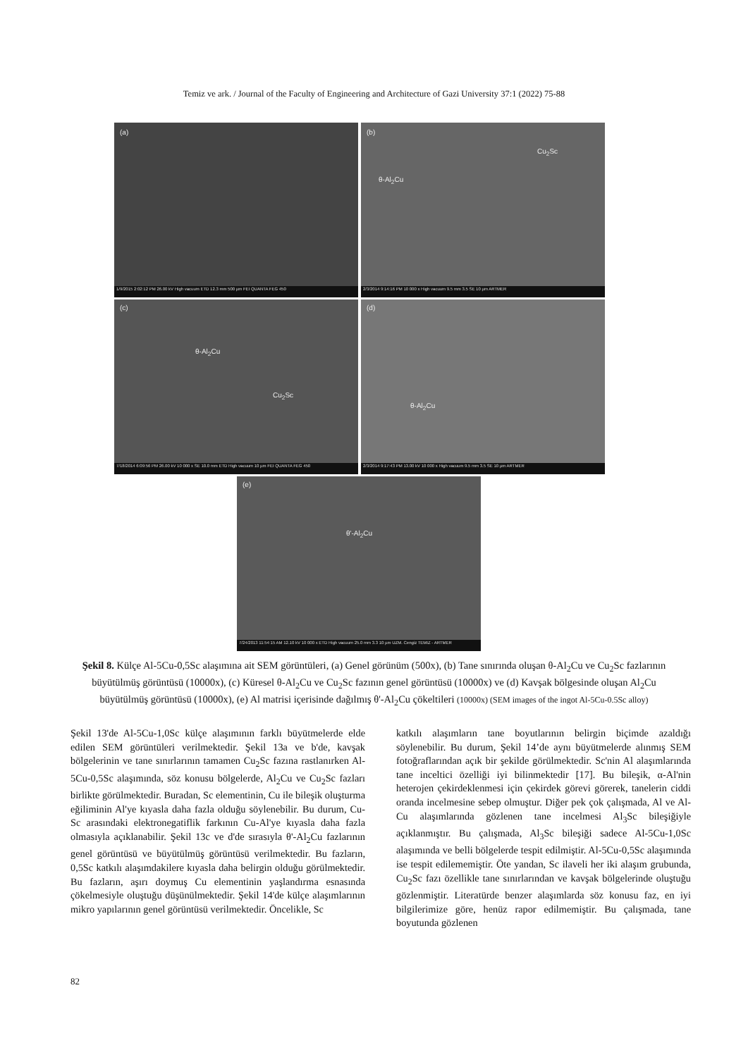Temiz ve ark. / Journal of the Faculty of Engineering and Architecture of Gazi University 37:1 (2022) 75-88
(a)
1/9/2015 2:02:12 PM 26.00 kV High vacuum ETD 12.3 mm 500 µm FEI QUANTA FEG 450
(b)
Cu<sub>2</sub>Sc
θ-Al<sub>2</sub>Cu
2/3/2014 9:14:16 PM 10 000 x High vacuum 9.5 mm 3.5 SE 10 µm ARTMER
(c)
θ-Al<sub>2</sub>Cu
Cu<sub>2</sub>Sc
7/18/2014 6:09:56 PM 26.00 kV 10 000 x SE 10.0 mm ETD High vacuum 10 µm FEI QUANTA FEG 450
(d)
θ-Al<sub>2</sub>Cu
2/3/2014 9:17:43 PM 13.00 kV 10 000 x High vacuum 9.5 mm 3.5 SE 10 µm ARTMER
(e)
θ'-Al<sub>2</sub>Cu
7/24/2013 11:54:15 AM 12.10 kV 10 000 x ETD High vacuum 25.0 mm 3.3 10 µm UZM. Cengiz TEMIZ - ARTMER
Şekil 8. Külçe Al-5Cu-0,5Sc alaşımına ait SEM görüntüleri, (a) Genel görünüm (500x), (b) Tane sınırında oluşan θ-Al<sub>2</sub>Cu ve Cu<sub>2</sub>Sc fazlarının büyütülmüş görüntüsü (10000x), (c) Küresel θ-Al<sub>2</sub>Cu ve Cu<sub>2</sub>Sc fazının genel görüntüsü (10000x) ve (d) Kavşak bölgesinde oluşan Al<sub>2</sub>Cu büyütülmüş görüntüsü (10000x), (e) Al matrisi içerisinde dağılmış θ'-Al<sub>2</sub>Cu çökeltileri (10000x) (SEM images of the ingot Al-5Cu-0.5Sc alloy)
Şekil 13'de Al-5Cu-1,0Sc külçe alaşımının farklı büyütmelerde elde edilen SEM görüntüleri verilmektedir. Şekil 13a ve b'de, kavşak bölgelerinin ve tane sınırlarının tamamen Cu<sub>2</sub>Sc fazına rastlanırken Al-5Cu-0,5Sc alaşımında, söz konusu bölgelerde, Al<sub>2</sub>Cu ve Cu<sub>2</sub>Sc fazları birlikte görülmektedir. Buradan, Sc elementinin, Cu ile bileşik oluşturma eğiliminin Al'ye kıyasla daha fazla olduğu söylenebilir. Bu durum, Cu-Sc arasındaki elektronegatiflik farkının Cu-Al'ye kıyasla daha fazla olmasıyla açıklanabilir. Şekil 13c ve d'de sırasıyla θ'-Al<sub>2</sub>Cu fazlarının genel görüntüsü ve büyütülmüş görüntüsü verilmektedir. Bu fazların, 0,5Sc katkılı alaşımdakilere kıyasla daha belirgin olduğu görülmektedir. Bu fazların, aşırı doymuş Cu elementinin yaşlandırma esnasında çökelmesiyle oluştuğu düşünülmektedir. Şekil 14'de külçe alaşımlarının mikro yapılarının genel görüntüsü verilmektedir. Öncelikle, Sc
katkılı alaşımların tane boyutlarının belirgin biçimde azaldığı söylenebilir. Bu durum, Şekil 14’de aynı büyütmelerde alınmış SEM fotoğraflarından açık bir şekilde görülmektedir. Sc'nin Al alaşımlarında tane inceltici özelliği iyi bilinmektedir [17]. Bu bileşik, α-Al'nin heterojen çekirdeklenmesi için çekirdek görevi görerek, tanelerin ciddi oranda incelmesine sebep olmuştur. Diğer pek çok çalışmada, Al ve Al-Cu alaşımlarında gözlenen tane incelmesi Al<sub>3</sub>Sc bileşiğiyle açıklanmıştır. Bu çalışmada, Al<sub>3</sub>Sc bileşiği sadece Al-5Cu-1,0Sc alaşımında ve belli bölgelerde tespit edilmiştir. Al-5Cu-0,5Sc alaşımında ise tespit edilememiştir. Öte yandan, Sc ilaveli her iki alaşım grubunda, Cu<sub>2</sub>Sc fazı özellikle tane sınırlarından ve kavşak bölgelerinde oluştuğu gözlenmiştir. Literatürde benzer alaşımlarda söz konusu faz, en iyi bilgilerimize göre, henüz rapor edilmemiştir. Bu çalışmada, tane boyutunda gözlenen
82